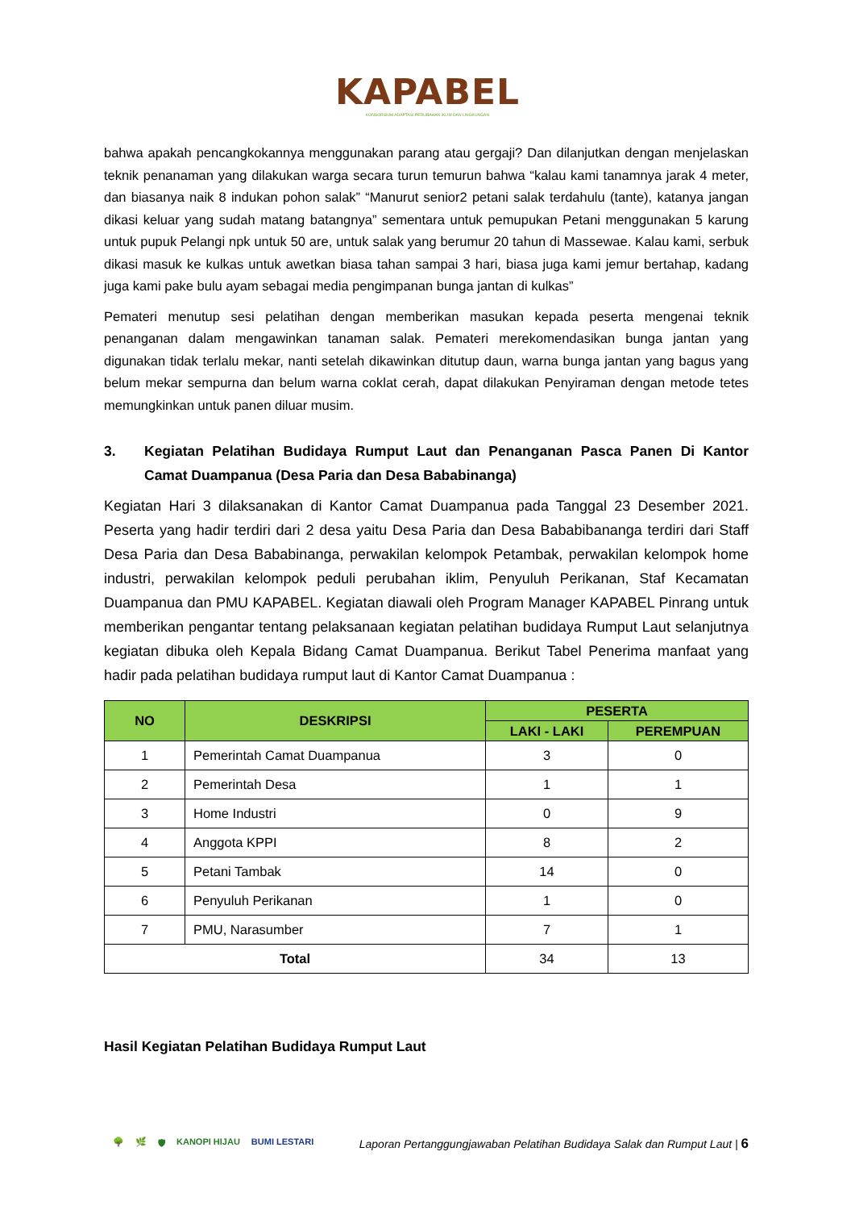KAPABEL
KONSORSIUM ADAPTASI PERUBAHAN IKLIM DAN LINGKUNGAN
bahwa apakah pencangkokannya menggunakan parang atau gergaji? Dan dilanjutkan dengan menjelaskan teknik penanaman yang dilakukan warga secara turun temurun bahwa “kalau kami tanamnya jarak 4 meter, dan biasanya naik 8 indukan pohon salak” “Manurut senior2 petani salak terdahulu (tante), katanya jangan dikasi keluar yang sudah matang batangnya” sementara untuk pemupukan Petani menggunakan 5 karung untuk pupuk Pelangi npk untuk 50 are, untuk salak yang berumur 20 tahun di Massewae. Kalau kami, serbuk dikasi masuk ke kulkas untuk awetkan biasa tahan sampai 3 hari, biasa juga kami jemur bertahap, kadang juga kami pake bulu ayam sebagai media pengimpanan bunga jantan di kulkas”
Pemateri menutup sesi pelatihan dengan memberikan masukan kepada peserta mengenai teknik penanganan dalam mengawinkan tanaman salak. Pemateri merekomendasikan bunga jantan yang digunakan tidak terlalu mekar, nanti setelah dikawinkan ditutup daun, warna bunga jantan yang bagus yang belum mekar sempurna dan belum warna coklat cerah, dapat dilakukan Penyiraman dengan metode tetes memungkinkan untuk panen diluar musim.
3. Kegiatan Pelatihan Budidaya Rumput Laut dan Penanganan Pasca Panen Di Kantor Camat Duampanua (Desa Paria dan Desa Bababinanga)
Kegiatan Hari 3 dilaksanakan di Kantor Camat Duampanua pada Tanggal 23 Desember 2021. Peserta yang hadir terdiri dari 2 desa yaitu Desa Paria dan Desa Bababibananga terdiri dari Staff Desa Paria dan Desa Bababinanga, perwakilan kelompok Petambak, perwakilan kelompok home industri, perwakilan kelompok peduli perubahan iklim, Penyuluh Perikanan, Staf Kecamatan Duampanua dan PMU KAPABEL. Kegiatan diawali oleh Program Manager KAPABEL Pinrang untuk memberikan pengantar tentang pelaksanaan kegiatan pelatihan budidaya Rumput Laut selanjutnya kegiatan dibuka oleh Kepala Bidang Camat Duampanua. Berikut Tabel Penerima manfaat yang hadir pada pelatihan budidaya rumput laut di Kantor Camat Duampanua :
| NO | DESKRIPSI | PESERTA | |
| --- | --- | --- | --- |
| | | LAKI - LAKI | PEREMPUAN |
| 1 | Pemerintah Camat Duampanua | 3 | 0 |
| 2 | Pemerintah Desa | 1 | 1 |
| 3 | Home Industri | 0 | 9 |
| 4 | Anggota KPPI | 8 | 2 |
| 5 | Petani Tambak | 14 | 0 |
| 6 | Penyuluh Perikanan | 1 | 0 |
| 7 | PMU, Narasumber | 7 | 1 |
| Total | | 34 | 13 |
Hasil Kegiatan Pelatihan Budidaya Rumput Laut
🌳 🌿 🛡 KANOPI HIJAU BUMI LESTARI
Laporan Pertanggungjawaban Pelatihan Budidaya Salak dan Rumput Laut | 6